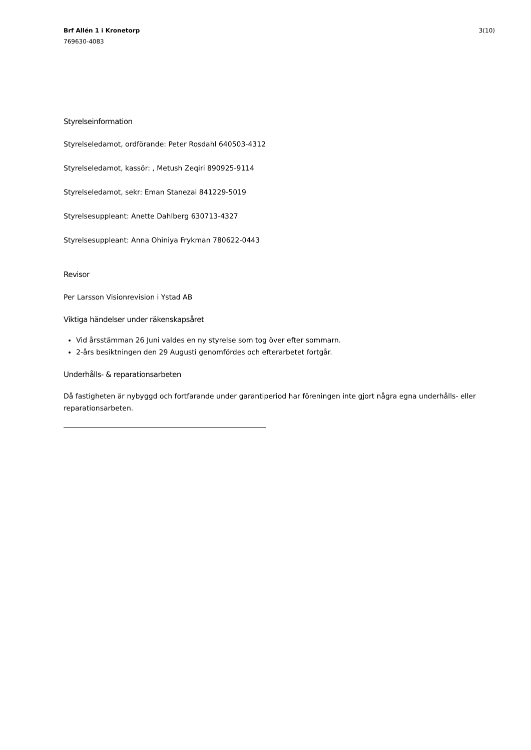Brf Allén 1 i Kronetorp
769630-4083
3(10)
Styrelseinformation
Styrelseledamot, ordförande: Peter Rosdahl 640503-4312
Styrelseledamot, kassör: , Metush Zeqiri 890925-9114
Styrelseledamot, sekr: Eman Stanezai 841229-5019
Styrelsesuppleant: Anette Dahlberg 630713-4327
Styrelsesuppleant: Anna Ohiniya Frykman 780622-0443
Revisor
Per Larsson Visionrevision i Ystad AB
Viktiga händelser under räkenskapsåret
Vid årsstämman 26 Juni valdes en ny styrelse som tog över efter sommarn.
2-års besiktningen den 29 Augusti genomfördes och efterarbetet fortgår.
Underhålls- & reparationsarbeten
Då fastigheten är nybyggd och fortfarande under garantiperiod har föreningen inte gjort några egna underhålls- eller reparationsarbeten.